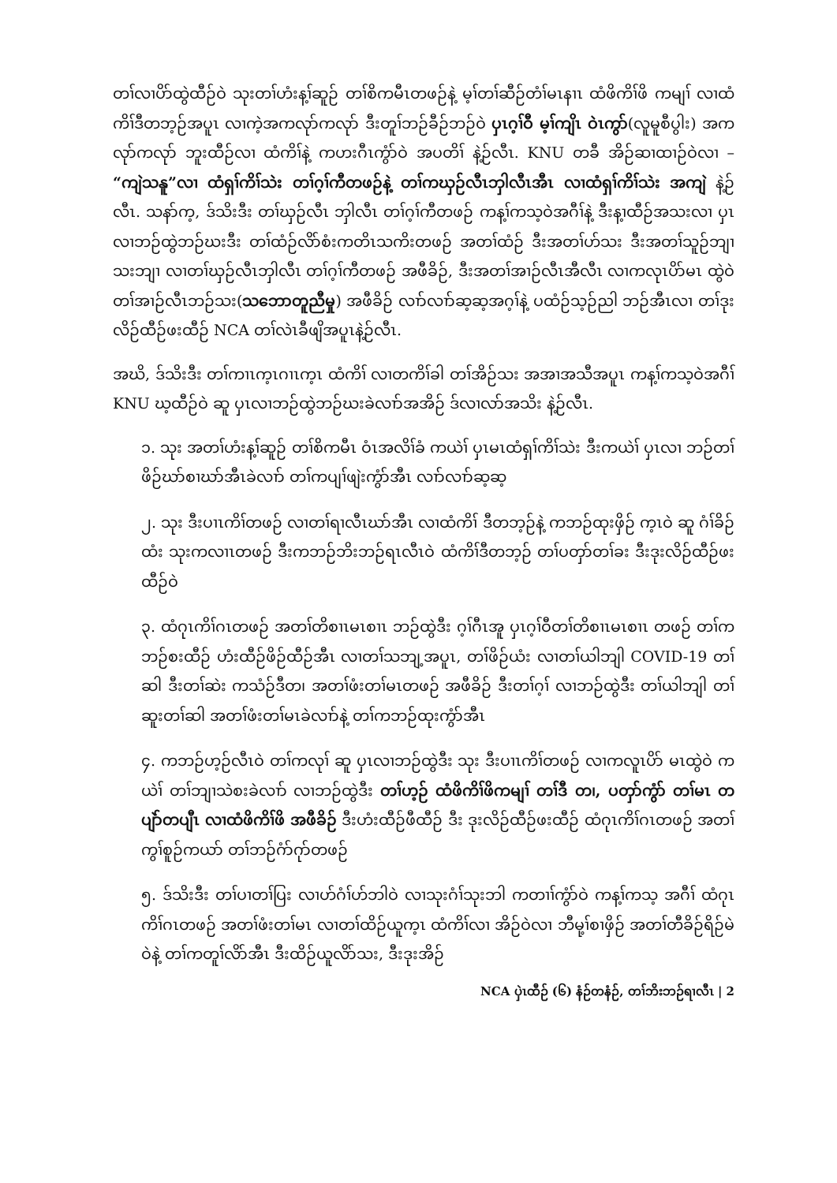တၢ်လၢပိာ်ထွဲထီဉ်ဝဲ သုးတၢ်ဟံးန့ၢ်ဆူဉ် တၢ်စိကမီၤတဖဉ်နဲ့ မ့ၢ်တၢ်ဆီဉ်တံၢ်မၤနၢၤ ထံဖိကိၢ်ဖိ ကမျၢ် လၢထံကိၢ်ဒီတဘ့ဉ်အပူၤ လၢကဲ့အကလုာ်ကလုာ် ဒီးတူၢ်ဘဉ်ခီဉ်ဘဉ်ဝဲ ပှၤဂ့ၢ်ဝီ မ့ၢ်ကျိၤ ဝဲၤကွာ်(လူမူစီပွါး) အကလုာ်ကလုာ် ဘူးထီဉ်လၢ ထံကိၢ်နဲ့ ကဟးဂီၤကွံာ်ဝဲ အပတိၢ် နဲ့ဉ်လီၤ. KNU တခီ အိဉ်ဆၢထၢဉ်ဝဲလၢ – “ကျဲသနူ”လၢ ထံရှၢ်ကိၢ်သဲး တၢ်ဂ့ၢ်ကီတဖဉ်နဲ့ တၢ်ကဃှဉ်လီၤဘှါလီၤအီၤ လၢထံရှၢ်ကိၢ်သဲး အကျဲ နဲ့ဉ်လီၤ. သနာ်က့, ဒ်သိးဒီး တၢ်ဃှဉ်လီၤ ဘှါလီၤ တၢ်ဂ့ၢ်ကီတဖဉ် ကန့ၢ်ကသ့ဝဲအဂီၢ်နဲ့ ဒီးန့ၢထီဉ်အသးလၢ ပှၤလၢဘဉ်ထွဲဘဉ်ဃးဒီး တၢ်ထံဉ်လိာ်စံးကတိၤသကိးတဖဉ် အတၢ်ထံဉ် ဒီးအတၢ်ဟ်သး ဒီးအတၢ်သူဉ်ဘျၢသးဘျၢ လၢတၢ်ဃှဉ်လီၤဘှါလီၤ တၢ်ဂ့ၢ်ကီတဖဉ် အဖီခိဉ်, ဒီးအတၢ်အၢဉ်လီၤအီလီၤ လၢကလုၤပိာ်မၤ ထွဲဝဲ တၢ်အၢဉ်လီၤဘဉ်သး(သဘောတူညီမှု) အဖီခိဉ် လၢာ်လၢာ်ဆ့ဆ့အဂ့ၢ်နဲ့ ပထံဉ်သ့ဉ်ညါ ဘဉ်အီၤလၢ တၢ်ဒုးလိဉ်ထီဉ်ဖးထီဉ် NCA တၢ်လဲၤခီဖျိအပူၤနဲ့ဉ်လီၤ.
အဃိ, ဒ်သိးဒီး တၢ်ကၢၤက့ၤဂၢၤက့ၤ ထံကိၢ် လၢတကိၢ်ခါ တၢ်အိဉ်သး အအၢအသီအပူၤ ကန့ၢ်ကသ့ဝဲအဂီၢ် KNU ဃ့ထီဉ်ဝဲ ဆူ ပှၤလၢဘဉ်ထွဲဘဉ်ဃးခဲလၢာ်အအိဉ် ဒ်လၢလာ်အသိး နဲ့ဉ်လီၤ.
၁. သုး အတၢ်ဟံးန့ၢ်ဆူဉ် တၢ်စိကမီၤ ဝံၤအလိၢ်ခံ ကယဲၢ် ပှၤမၤထံရှၢ်ကိၢ်သဲး ဒီးကယဲၢ် ပှၤလၢ ဘဉ်တၢ်ဖိဉ်ဃာ်စၢဃာ်အီၤခဲလၢာ် တၢ်ကပျၢ်ဖျဲးကွံာ်အီၤ လၢာ်လၢာ်ဆ့ဆ့
၂. သုး ဒီးပၢၤကိၢ်တဖဉ် လၢတၢ်ရၢလီၤဃာ်အီၤ လၢထံကိၢ် ဒီတဘ့ဉ်နဲ့ ကဘဉ်ထုးဖှိဉ် က့ၤဝဲ ဆူ ဂံၢ်ခိဉ်ထံး သုးကလၢၤတဖဉ် ဒီးကဘဉ်ဘိးဘဉ်ရၤလီၤဝဲ ထံကိၢ်ဒီတဘ့ဉ် တၢ်ပတှာ်တၢ်ခး ဒီးဒုးလိဉ်ထီဉ်ဖးထီဉ်ဝဲ
၃. ထံဂုၤကိၢ်ဂၤတဖဉ် အတၢ်တိစၢၤမၤစၢၤ ဘဉ်ထွဲဒီး ဂ့ၢ်ဂီၤအူ ပှၤဂ့ၢ်ဝီတၢ်တိစၢၤမၤစၢၤ တဖဉ် တၢ်ကဘဉ်စးထီဉ် ဟံးထီဉ်ဖိဉ်ထီဉ်အီၤ လၢတၢ်သဘျ့အပူၤ, တၢ်ဖိဉ်ယံး လၢတၢ်ယါဘျါ COVID-19 တၢ်ဆါ ဒီးတၢ်ဆဲး ကသံဉ်ဒီတ၊ အတၢ်ဖံးတၢ်မၤတဖဉ် အဖီခိဉ် ဒီးတၢ်ဂ့ၢ် လၢဘဉ်ထွဲဒီး တၢ်ယါဘျါ တၢ်ဆူးတၢ်ဆါ အတၢ်ဖံးတၢ်မၤခဲလၢာ်နဲ့ တၢ်ကဘဉ်ထုးကွံာ်အီၤ
၄. ကဘဉ်ဟ့ဉ်လီၤဝဲ တၢ်ကလုၢ် ဆူ ပှၤလၢဘဉ်ထွဲဒီး သုး ဒီးပၢၤကိၢ်တဖဉ် လၢကလူၤပိာ် မၤထွဲဝဲ ကယဲၢ် တၢ်ဘျၢသဲစးခဲလၢာ် လၢဘဉ်ထွဲဒီး တၢ်ဟ့ဉ် ထံဖိကိၢ်ဖိကမျၢ် တၢ်ဒီ တ၊, ပတှာ်ကွံာ် တၢ်မၤ တပျဲာ်တပျီၤ လၢထံဖိကိၢ်ဖိ အဖီခိဉ် ဒီးဟံးထီဉ်ဖီထီဉ် ဒီး ဒုးလိဉ်ထီဉ်ဖးထီဉ် ထံဂုၤကိၢ်ဂၤတဖဉ် အတၢ်ကွၢ်စူဉ်ကယာ် တၢ်ဘဉ်ဂံာ်ဂုာ်တဖဉ်
၅. ဒ်သိးဒီး တၢ်ပၢတၢ်ပြး လၢဟ်ဂံၢ်ဟ်ဘါဝဲ လၢသုးဂံၢ်သုးဘါ ကတၢၢ်ကွံာ်ဝဲ ကန့ၢ်ကသ့ အဂီၢ် ထံဂုၤကိၢ်ဂၤတဖဉ် အတၢ်ဖံးတၢ်မၤ လၢတၢ်ထိဉ်ယူက့ၤ ထံကိၢ်လၢ အိဉ်ဝဲလၢ ဘီမု့ၢ်စၢဖှိဉ် အတၢ်တီခိဉ်ရိဉ်မဲဝဲနဲ့ တၢ်ကတူၢ်လိာ်အီၤ ဒီးထိဉ်ယူလိာ်သး, ဒီးဒုးအိဉ်
NCA ပှဲၤထီဉ် (၆) နံဉ်တနံဉ်, တၢ်ဘိးဘဉ်ရၢလီၤ | 2